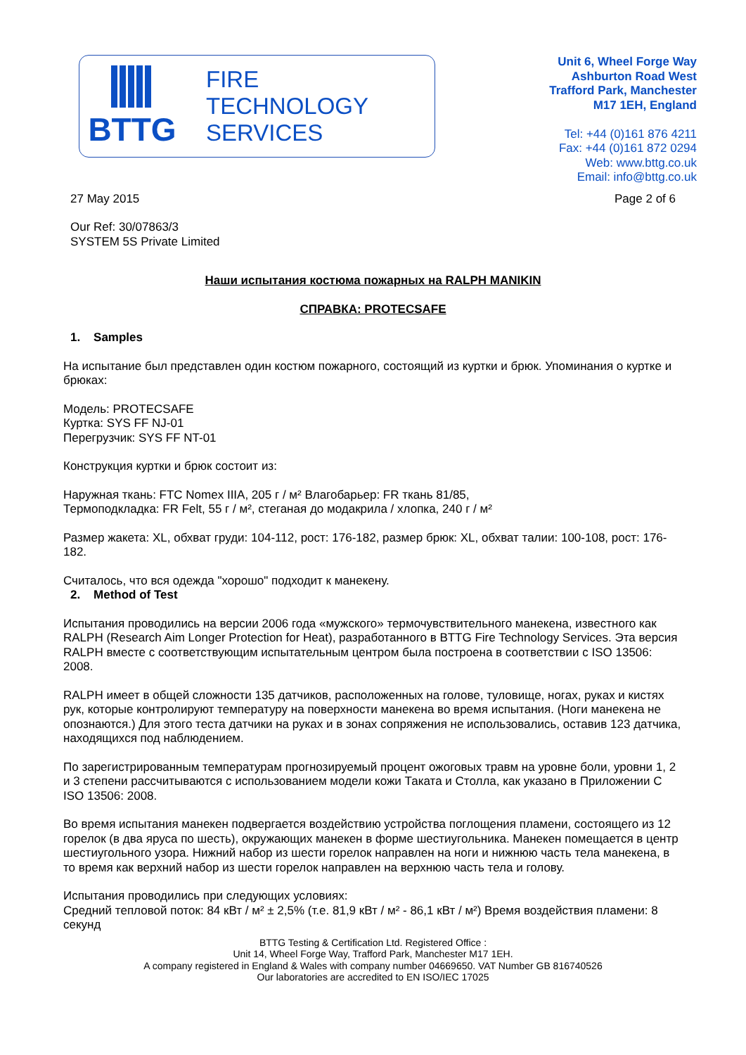BTTG
FIRE
TECHNOLOGY
SERVICES
Unit 6, Wheel Forge Way
Ashburton Road West
Trafford Park, Manchester
M17 1EH, England
Tel: +44 (0)161 876 4211
Fax: +44 (0)161 872 0294
Web: www.bttg.co.uk
Email: info@bttg.co.uk
27 May 2015 Page 2 of 6
Our Ref: 30/07863/3
SYSTEM 5S Private Limited
Наши испытания костюма пожарных на RALPH MANIKIN
СПРАВКА: PROTECSAFE
1. Samples
На испытание был представлен один костюм пожарного, состоящий из куртки и брюк. Упоминания о куртке и брюках:
Модель: PROTECSAFE
Куртка: SYS FF NJ-01
Перегрузчик: SYS FF NT-01
Конструкция куртки и брюк состоит из:
Наружная ткань: FTC Nomex IIIA, 205 г / м² Влагобарьер: FR ткань 81/85,
Термоподкладка: FR Felt, 55 г / м², стеганая до модакрила / хлопка, 240 г / м²
Размер жакета: XL, обхват груди: 104-112, рост: 176-182, размер брюк: XL, обхват талии: 100-108, рост: 176-182.
Считалось, что вся одежда "хорошо" подходит к манекену.
2. Method of Test
Испытания проводились на версии 2006 года «мужского» термочувствительного манекена, известного как RALPH (Research Aim Longer Protection for Heat), разработанного в BTTG Fire Technology Services. Эта версия RALPH вместе с соответствующим испытательным центром была построена в соответствии с ISO 13506: 2008.
RALPH имеет в общей сложности 135 датчиков, расположенных на голове, туловище, ногах, руках и кистях рук, которые контролируют температуру на поверхности манекена во время испытания. (Ноги манекена не опознаются.) Для этого теста датчики на руках и в зонах сопряжения не использовались, оставив 123 датчика, находящихся под наблюдением.
По зарегистрированным температурам прогнозируемый процент ожоговых травм на уровне боли, уровни 1, 2 и 3 степени рассчитываются с использованием модели кожи Таката и Столла, как указано в Приложении C ISO 13506: 2008.
Во время испытания манекен подвергается воздействию устройства поглощения пламени, состоящего из 12 горелок (в два яруса по шесть), окружающих манекен в форме шестиугольника. Манекен помещается в центр шестиугольного узора. Нижний набор из шести горелок направлен на ноги и нижнюю часть тела манекена, в то время как верхний набор из шести горелок направлен на верхнюю часть тела и голову.
Испытания проводились при следующих условиях:
Средний тепловой поток: 84 кВт / м² ± 2,5% (т.е. 81,9 кВт / м² - 86,1 кВт / м²) Время воздействия пламени: 8 секунд
BTTG Testing & Certification Ltd. Registered Office :
Unit 14, Wheel Forge Way, Trafford Park, Manchester M17 1EH.
A company registered in England & Wales with company number 04669650. VAT Number GB 816740526
Our laboratories are accredited to EN ISO/IEC 17025